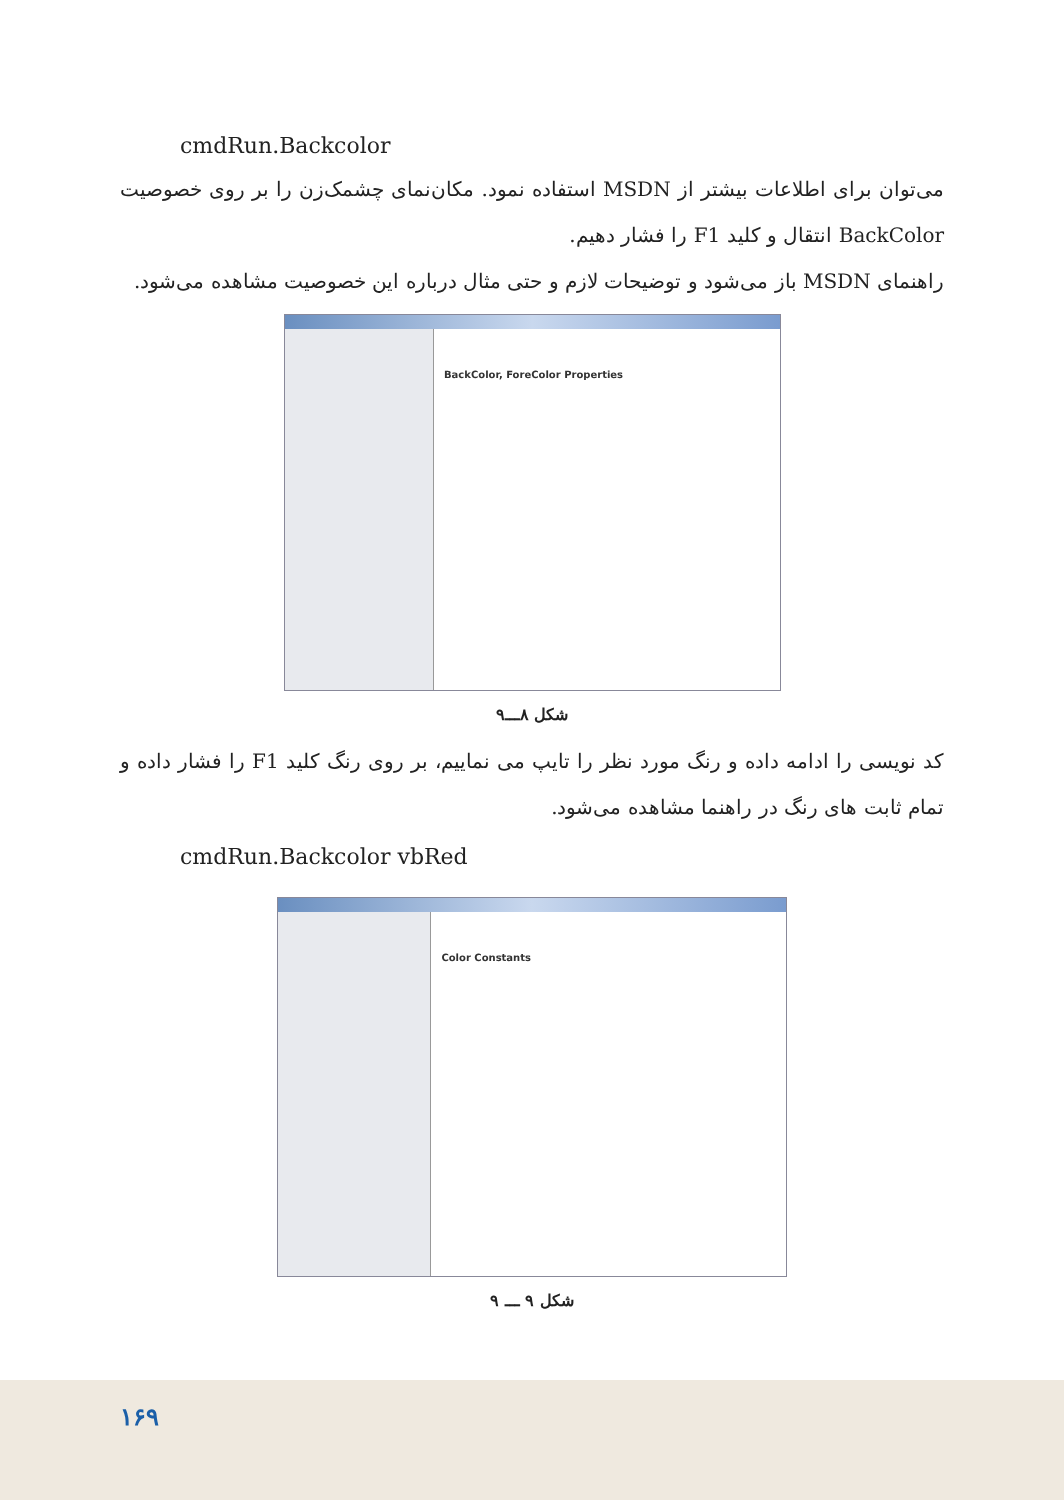cmdRun.Backcolor
می‌توان برای اطلاعات بیشتر از MSDN استفاده نمود. مکان‌نمای چشمک‌زن را بر روی خصوصیت BackColor انتقال و کلید F1 را فشار دهیم.
راهنمای MSDN باز می‌شود و توضیحات لازم و حتی مثال درباره این خصوصیت مشاهده می‌شود.
BackColor, ForeColor Properties
شکل ۸ـــ۹
کد نویسی را ادامه داده و رنگ مورد نظر را تایپ می نماییم، بر روی رنگ کلید F1 را فشار داده و تمام ثابت های رنگ در راهنما مشاهده می‌شود.
cmdRun.Backcolor vbRed
Color Constants
شکل ۹ ـــ ۹
۱۶۹